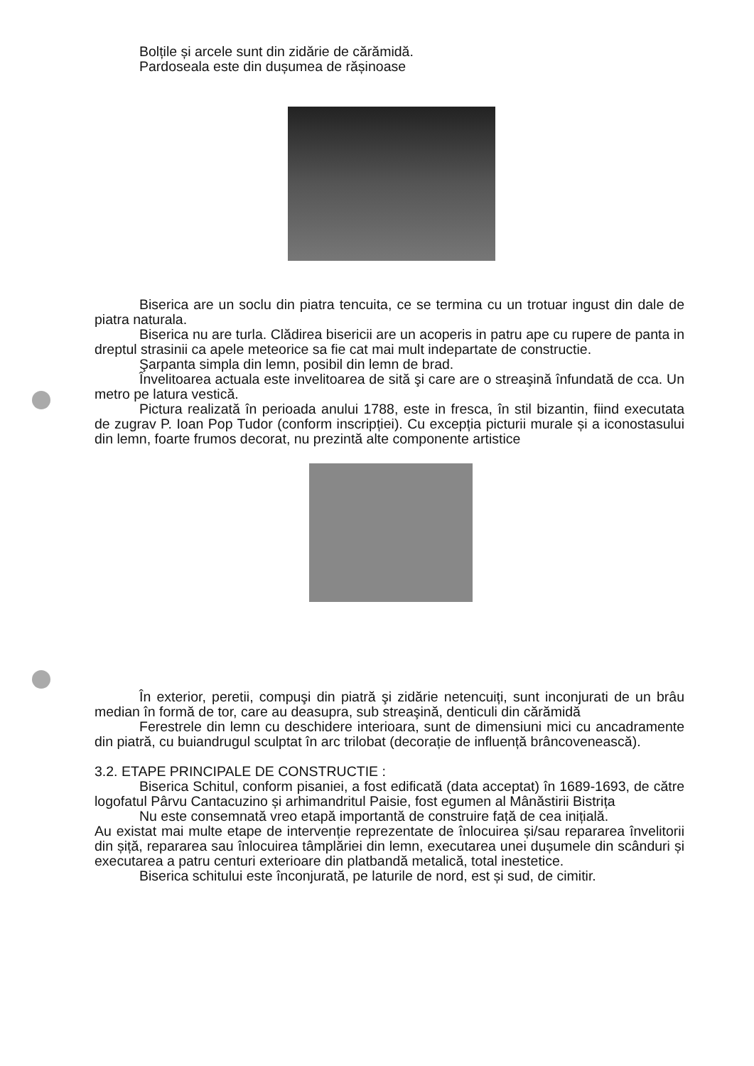Bolțile și arcele sunt din zidărie de cărămidă.
Pardoseala este din dușumea de rășinoase
Biserica are un soclu din piatra tencuita, ce se termina cu un trotuar ingust din dale de piatra naturala.
Biserica nu are turla. Clădirea bisericii are un acoperis in patru ape cu rupere de panta in dreptul strasinii ca apele meteorice sa fie cat mai mult indepartate de constructie.
Şarpanta simpla din lemn, posibil din lemn de brad.
Învelitoarea actuala este invelitoarea de sită şi care are o streaşină înfundată de cca. Un metro pe latura vestică.
Pictura realizată în perioada anului 1788, este in fresca, în stil bizantin, fiind executata de zugrav P. Ioan Pop Tudor (conform inscripției). Cu excepția picturii murale și a iconostasului din lemn, foarte frumos decorat, nu prezintă alte componente artistice
În exterior, peretii, compuşi din piatră şi zidărie netencuiți, sunt inconjurati de un brâu median în formă de tor, care au deasupra, sub streaşină, denticuli din cărămidă
Ferestrele din lemn cu deschidere interioara, sunt de dimensiuni mici cu ancadramente din piatră, cu buiandrugul sculptat în arc trilobat (decorație de influență brâncovenească).
3.2. ETAPE PRINCIPALE DE CONSTRUCTIE :
Biserica Schitul, conform pisaniei, a fost edificată (data acceptat) în 1689-1693, de către logofatul Pârvu Cantacuzino și arhimandritul Paisie, fost egumen al Mânăstirii Bistrița
Nu este consemnată vreo etapă importantă de construire față de cea inițială.
Au existat mai multe etape de intervenție reprezentate de înlocuirea și/sau repararea învelitorii din șiță, repararea sau înlocuirea tâmplăriei din lemn, executarea unei dușumele din scânduri și executarea a patru centuri exterioare din platbandă metalică, total inestetice.
Biserica schitului este înconjurată, pe laturile de nord, est și sud, de cimitir.